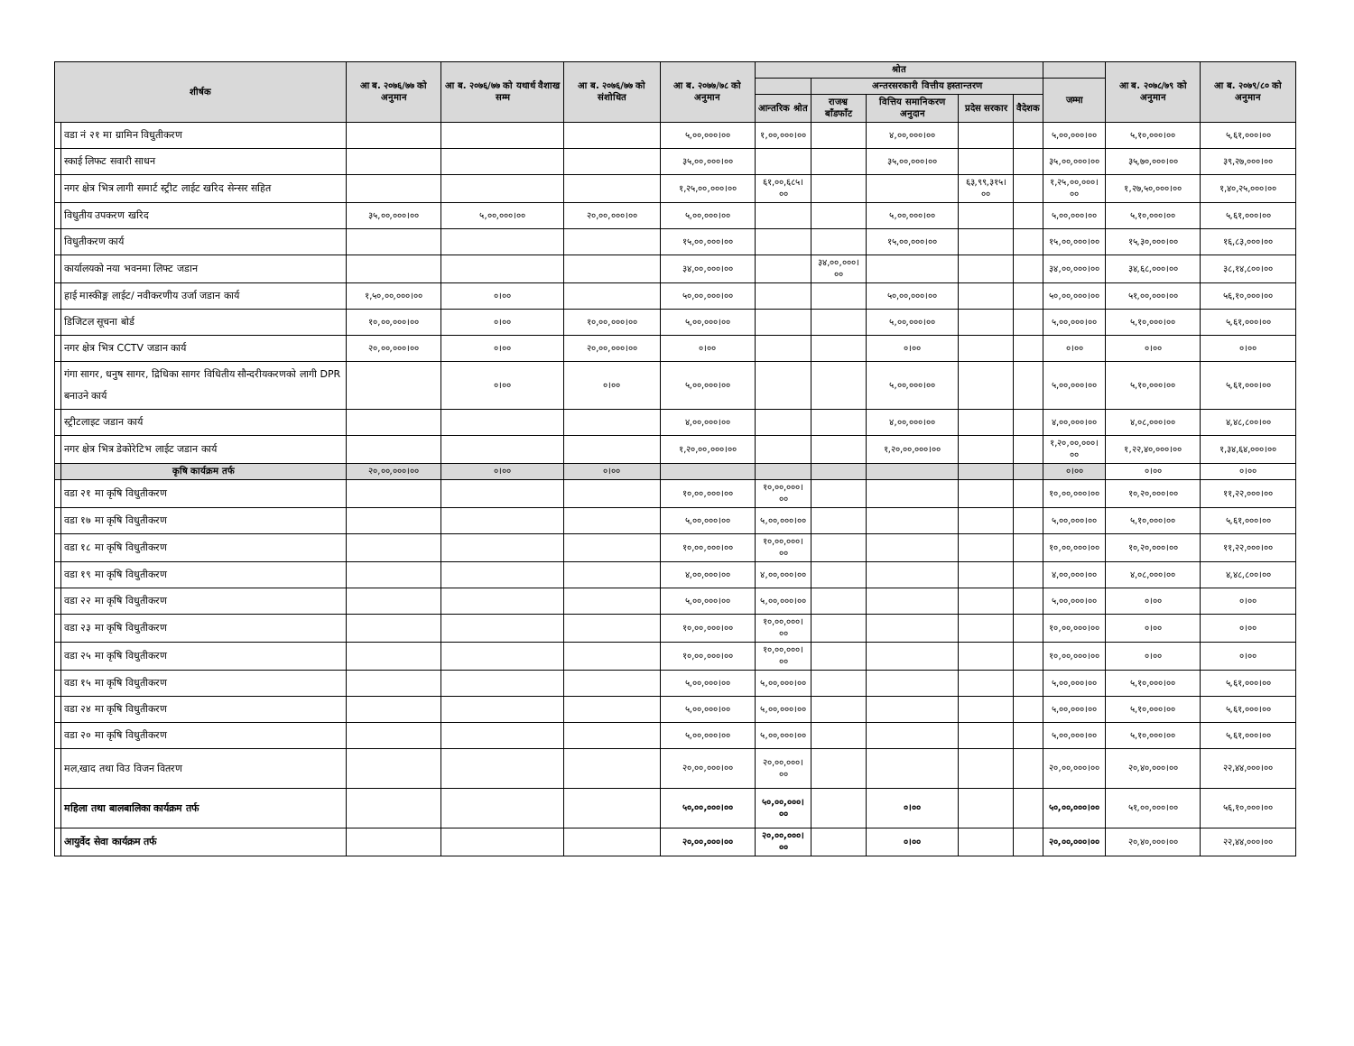| शीर्षक | | आ ब. २०७६/७७ को अनुमान | आ ब. २०७६/७७ को यथार्थ वैशाख सम्म | आ ब. २०७६/७७ को संशोधित | आ ब. २०७७/७८ को अनुमान | श्रोत | | | | | | आ ब. २०७८/७९ को अनुमान | आ ब. २०७९/८० को अनुमान |
| --- | --- | --- | --- | --- | --- | --- | --- | --- | --- | --- | --- | --- | --- |
| | | | | | | | अन्तरसरकारी वित्तीय हस्तान्तरण | | | | जम्मा | | |
| | | | | | | आन्तरिक श्रोत | राजश्व बाँडफाँट | वित्तिय समानिकरण अनुदान | प्रदेस सरकार | वैदेशक | | | |
| | वडा नं २१ मा ग्रामिन विधुतीकरण | | | | ५,००,०००।०० | १,००,०००।०० | | ४,००,०००।०० | | | ५,००,०००।०० | ५,१०,०००।०० | ५,६१,०००।०० |
| | स्काई लिफट सवारी साधन | | | | ३५,००,०००।०० | | | ३५,००,०००।०० | | | ३५,००,०००।०० | ३५,७०,०००।०० | ३९,२७,०००।०० |
| | नगर क्षेत्र भित्र लागी समार्ट स्ट्रीट लाईट खरिद सेन्सर सहित | | | | १,२५,००,०००।०० | ६१,००,६८५।०० | | | ६३,९९,३१५।०० | | १,२५,००,०००।०० | १,२७,५०,०००।०० | १,४०,२५,०००।०० |
| | विधुतीय उपकरण खरिद | ३५,००,०००।०० | ५,००,०००।०० | २०,००,०००।०० | ५,००,०००।०० | | | ५,००,०००।०० | | | ५,००,०००।०० | ५,१०,०००।०० | ५,६१,०००।०० |
| | विधुतीकरण कार्य | | | | १५,००,०००।०० | | | १५,००,०००।०० | | | १५,००,०००।०० | १५,३०,०००।०० | १६,८३,०००।०० |
| | कार्यालयको नया भवनमा लिफ्ट जडान | | | | ३४,००,०००।०० | | ३४,००,०००।०० | | | | ३४,००,०००।०० | ३४,६८,०००।०० | ३८,१४,८००।०० |
| | हाई मास्कीङ्ग लाईट/ नवीकरणीय उर्जा जडान कार्य | १,५०,००,०००।०० | ०।०० | | ५०,००,०००।०० | | | ५०,००,०००।०० | | | ५०,००,०००।०० | ५१,००,०००।०० | ५६,१०,०००।०० |
| | डिजिटल सूचना बोर्ड | १०,००,०००।०० | ०।०० | १०,००,०००।०० | ५,००,०००।०० | | | ५,००,०००।०० | | | ५,००,०००।०० | ५,१०,०००।०० | ५,६१,०००।०० |
| | नगर क्षेत्र भित्र CCTV जडान कार्य | २०,००,०००।०० | ०।०० | २०,००,०००।०० | ०।०० | | | ०।०० | | | ०।०० | ०।०० | ०।०० |
| | गंगा सागर, धनुष सागर, द्रिधिका सागर विधितीय सौन्दरीयकरणको लागी DPR बनाउने कार्य | | ०।०० | ०।०० | ५,००,०००।०० | | | ५,००,०००।०० | | | ५,००,०००।०० | ५,१०,०००।०० | ५,६१,०००।०० |
| | स्ट्रीटलाइट जडान कार्य | | | | ४,००,०००।०० | | | ४,००,०००।०० | | | ४,००,०००।०० | ४,०८,०००।०० | ४,४८,८००।०० |
| | नगर क्षेत्र भित्र डेकोरेटिभ लाईट जडान कार्य | | | | १,२०,००,०००।०० | | | १,२०,००,०००।०० | | | १,२०,००,०००।०० | १,२२,४०,०००।०० | १,३४,६४,०००।०० |
| | कृषि कार्यक्रम तर्फ | २०,००,०००।०० | ०।०० | ०।०० | | | | | | | ०।०० | ०।०० | ०।०० |
| | वडा २१ मा कृषि विधुतीकरण | | | | १०,००,०००।०० | १०,००,०००।०० | | | | | १०,००,०००।०० | १०,२०,०००।०० | ११,२२,०००।०० |
| | वडा १७ मा कृषि विधुतीकरण | | | | ५,००,०००।०० | ५,००,०००।०० | | | | | ५,००,०००।०० | ५,१०,०००।०० | ५,६१,०००।०० |
| | वडा १८ मा कृषि विधुतीकरण | | | | १०,००,०००।०० | १०,००,०००।०० | | | | | १०,००,०००।०० | १०,२०,०००।०० | ११,२२,०००।०० |
| | वडा १९ मा कृषि विधुतीकरण | | | | ४,००,०००।०० | ४,००,०००।०० | | | | | ४,००,०००।०० | ४,०८,०००।०० | ४,४८,८००।०० |
| | वडा २२ मा कृषि विधुतीकरण | | | | ५,००,०००।०० | ५,००,०००।०० | | | | | ५,००,०००।०० | ०।०० | ०।०० |
| | वडा २३ मा कृषि विधुतीकरण | | | | १०,००,०००।०० | १०,००,०००।०० | | | | | १०,००,०००।०० | ०।०० | ०।०० |
| | वडा २५ मा कृषि विधुतीकरण | | | | १०,००,०००।०० | १०,००,०००।०० | | | | | १०,००,०००।०० | ०।०० | ०।०० |
| | वडा १५ मा कृषि विधुतीकरण | | | | ५,००,०००।०० | ५,००,०००।०० | | | | | ५,००,०००।०० | ५,१०,०००।०० | ५,६१,०००।०० |
| | वडा २४ मा कृषि विधुतीकरण | | | | ५,००,०००।०० | ५,००,०००।०० | | | | | ५,००,०००।०० | ५,१०,०००।०० | ५,६१,०००।०० |
| | वडा २० मा कृषि विधुतीकरण | | | | ५,००,०००।०० | ५,००,०००।०० | | | | | ५,००,०००।०० | ५,१०,०००।०० | ५,६१,०००।०० |
| | मल,खाद तथा विउ विजन वितरण | | | | २०,००,०००।०० | २०,००,०००।०० | | | | | २०,००,०००।०० | २०,४०,०००।०० | २२,४४,०००।०० |
| | महिला तथा बालबालिका कार्यक्रम तर्फ | | | | ५०,००,०००।०० | ५०,००,०००।०० | | ०।०० | | | ५०,००,०००।०० | ५१,००,०००।०० | ५६,१०,०००।०० |
| | आयुर्वेद सेवा कार्यक्रम तर्फ | | | | २०,००,०००।०० | २०,००,०००।०० | | ०।०० | | | २०,००,०००।०० | २०,४०,०००।०० | २२,४४,०००।०० |